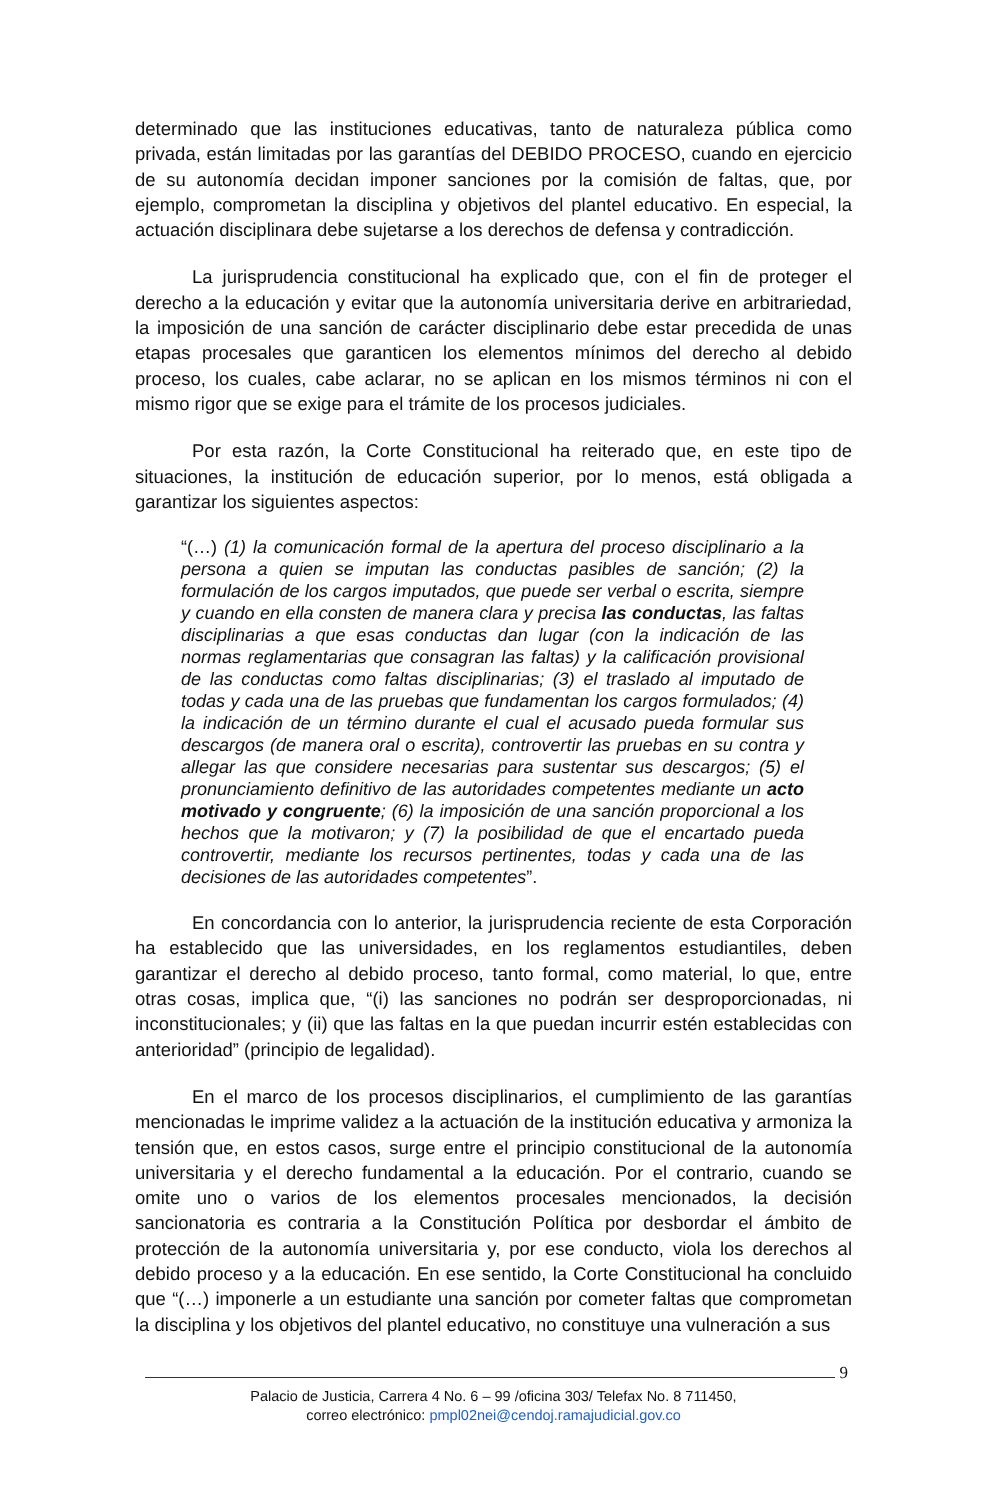determinado que las instituciones educativas, tanto de naturaleza pública como privada, están limitadas por las garantías del DEBIDO PROCESO, cuando en ejercicio de su autonomía decidan imponer sanciones por la comisión de faltas, que, por ejemplo, comprometan la disciplina y objetivos del plantel educativo. En especial, la actuación disciplinara debe sujetarse a los derechos de defensa y contradicción.
La jurisprudencia constitucional ha explicado que, con el fin de proteger el derecho a la educación y evitar que la autonomía universitaria derive en arbitrariedad, la imposición de una sanción de carácter disciplinario debe estar precedida de unas etapas procesales que garanticen los elementos mínimos del derecho al debido proceso, los cuales, cabe aclarar, no se aplican en los mismos términos ni con el mismo rigor que se exige para el trámite de los procesos judiciales.
Por esta razón, la Corte Constitucional ha reiterado que, en este tipo de situaciones, la institución de educación superior, por lo menos, está obligada a garantizar los siguientes aspectos:
“(…) (1) la comunicación formal de la apertura del proceso disciplinario a la persona a quien se imputan las conductas pasibles de sanción; (2) la formulación de los cargos imputados, que puede ser verbal o escrita, siempre y cuando en ella consten de manera clara y precisa las conductas, las faltas disciplinarias a que esas conductas dan lugar (con la indicación de las normas reglamentarias que consagran las faltas) y la calificación provisional de las conductas como faltas disciplinarias; (3) el traslado al imputado de todas y cada una de las pruebas que fundamentan los cargos formulados; (4) la indicación de un término durante el cual el acusado pueda formular sus descargos (de manera oral o escrita), controvertir las pruebas en su contra y allegar las que considere necesarias para sustentar sus descargos; (5) el pronunciamiento definitivo de las autoridades competentes mediante un acto motivado y congruente; (6) la imposición de una sanción proporcional a los hechos que la motivaron; y (7) la posibilidad de que el encartado pueda controvertir, mediante los recursos pertinentes, todas y cada una de las decisiones de las autoridades competentes”.
En concordancia con lo anterior, la jurisprudencia reciente de esta Corporación ha establecido que las universidades, en los reglamentos estudiantiles, deben garantizar el derecho al debido proceso, tanto formal, como material, lo que, entre otras cosas, implica que, “(i) las sanciones no podrán ser desproporcionadas, ni inconstitucionales; y (ii) que las faltas en la que puedan incurrir estén establecidas con anterioridad” (principio de legalidad).
En el marco de los procesos disciplinarios, el cumplimiento de las garantías mencionadas le imprime validez a la actuación de la institución educativa y armoniza la tensión que, en estos casos, surge entre el principio constitucional de la autonomía universitaria y el derecho fundamental a la educación. Por el contrario, cuando se omite uno o varios de los elementos procesales mencionados, la decisión sancionatoria es contraria a la Constitución Política por desbordar el ámbito de protección de la autonomía universitaria y, por ese conducto, viola los derechos al debido proceso y a la educación. En ese sentido, la Corte Constitucional ha concluido que “(…) imponerle a un estudiante una sanción por cometer faltas que comprometan la disciplina y los objetivos del plantel educativo, no constituye una vulneración a sus
9
Palacio de Justicia, Carrera 4 No. 6 – 99 /oficina 303/ Telefax No. 8 711450,
correo electrónico: pmpl02nei@cendoj.ramajudicial.gov.co